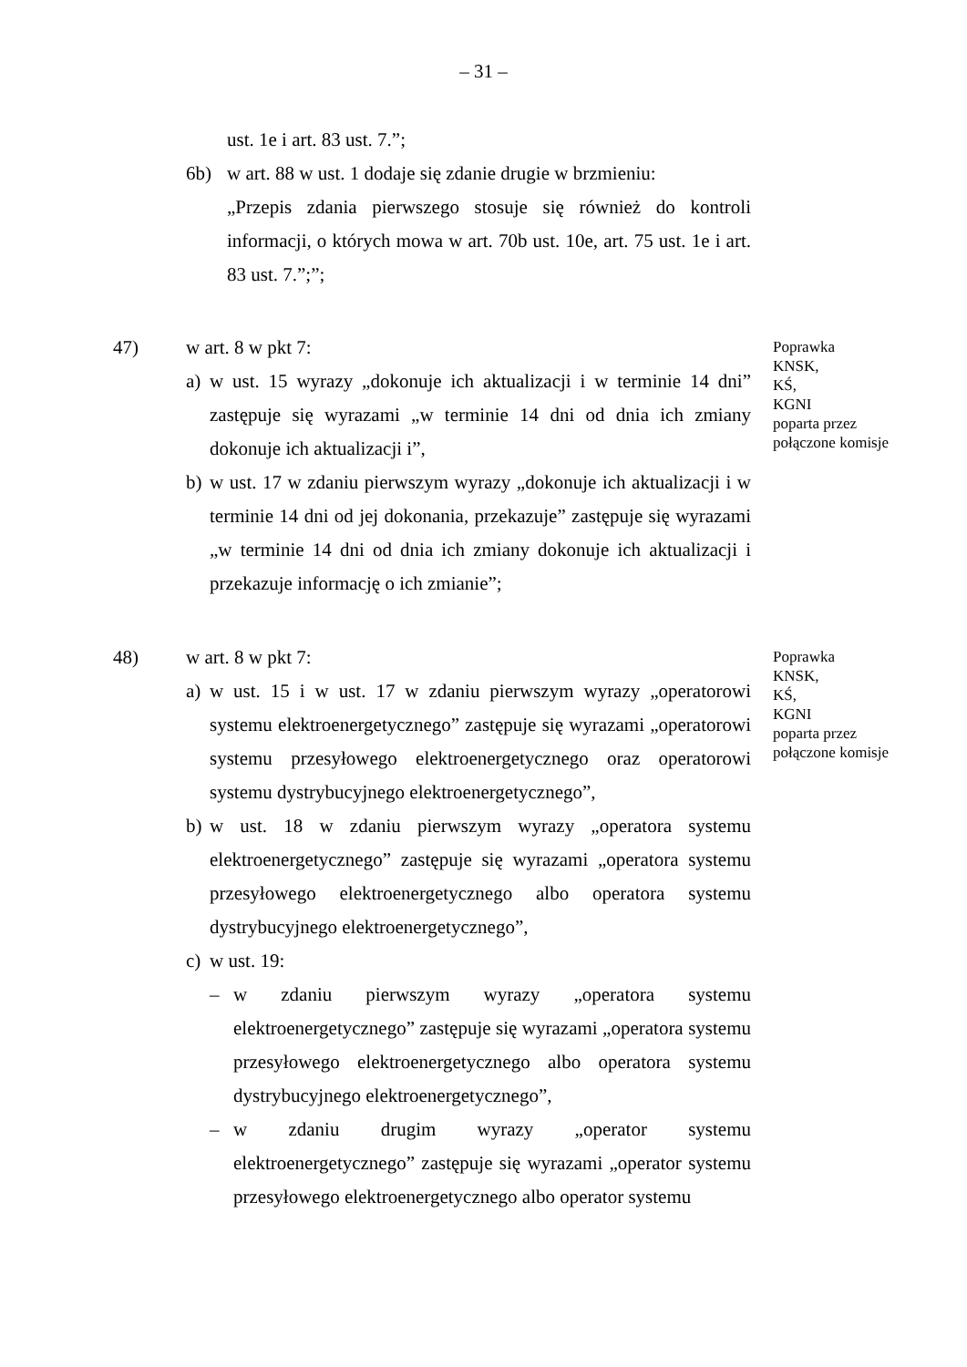– 31 –
ust. 1e i art. 83 ust. 7.”;
6b) w art. 88 w ust. 1 dodaje się zdanie drugie w brzmieniu:
„Przepis zdania pierwszego stosuje się również do kontroli informacji, o których mowa w art. 70b ust. 10e, art. 75 ust. 1e i art. 83 ust. 7.”;”;
47) w art. 8 w pkt 7:
a) w ust. 15 wyrazy „dokonuje ich aktualizacji i w terminie 14 dni” zastępuje się wyrazami „w terminie 14 dni od dnia ich zmiany dokonuje ich aktualizacji i”,
b) w ust. 17 w zdaniu pierwszym wyrazy „dokonuje ich aktualizacji i w terminie 14 dni od jej dokonania, przekazuje” zastępuje się wyrazami „w terminie 14 dni od dnia ich zmiany dokonuje ich aktualizacji i przekazuje informację o ich zmianie”;
Poprawka
KNSK,
KŚ,
KGNI
poparta przez
połączone komisje
48) w art. 8 w pkt 7:
a) w ust. 15 i w ust. 17 w zdaniu pierwszym wyrazy „operatorowi systemu elektroenergetycznego” zastępuje się wyrazami „operatorowi systemu przesyłowego elektroenergetycznego oraz operatorowi systemu dystrybucyjnego elektroenergetycznego”,
b) w ust. 18 w zdaniu pierwszym wyrazy „operatora systemu elektroenergetycznego” zastępuje się wyrazami „operatora systemu przesyłowego elektroenergetycznego albo operatora systemu dystrybucyjnego elektroenergetycznego”,
c) w ust. 19:
– w zdaniu pierwszym wyrazy „operatora systemu elektroenergetycznego” zastępuje się wyrazami „operatora systemu przesyłowego elektroenergetycznego albo operatora systemu dystrybucyjnego elektroenergetycznego”,
– w zdaniu drugim wyrazy „operator systemu elektroenergetycznego” zastępuje się wyrazami „operator systemu przesyłowego elektroenergetycznego albo operator systemu
Poprawka
KNSK,
KŚ,
KGNI
poparta przez
połączone komisje